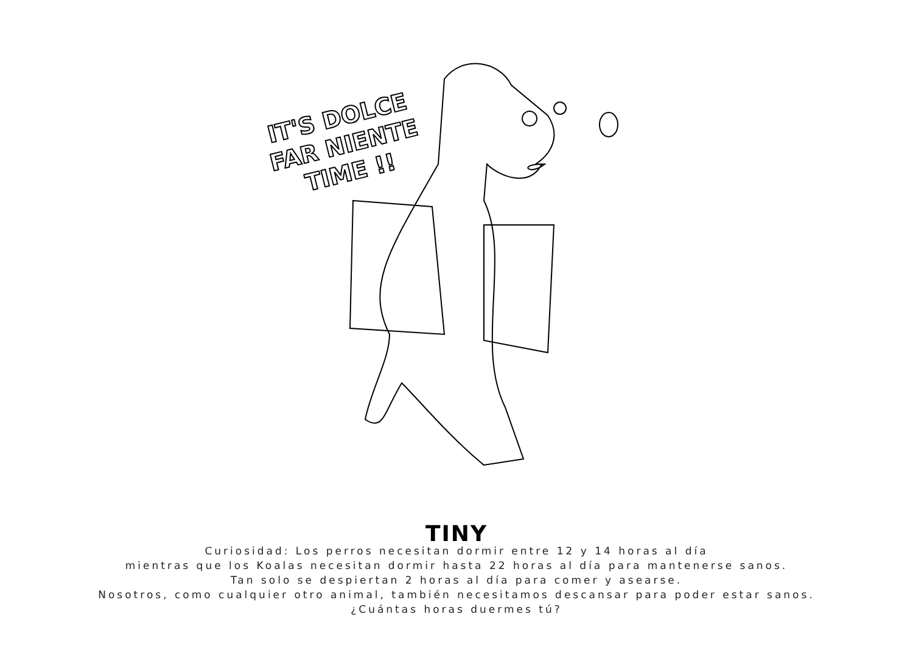IT'S DOLCE
FAR NIENTE
TIME !!
TINY
Curiosidad: Los perros necesitan dormir entre 12 y 14 horas al día
mientras que los Koalas necesitan dormir hasta 22 horas al día para mantenerse sanos.
Tan solo se despiertan 2 horas al día para comer y asearse.
Nosotros, como cualquier otro animal, también necesitamos descansar para poder estar sanos.
¿Cuántas horas duermes tú?